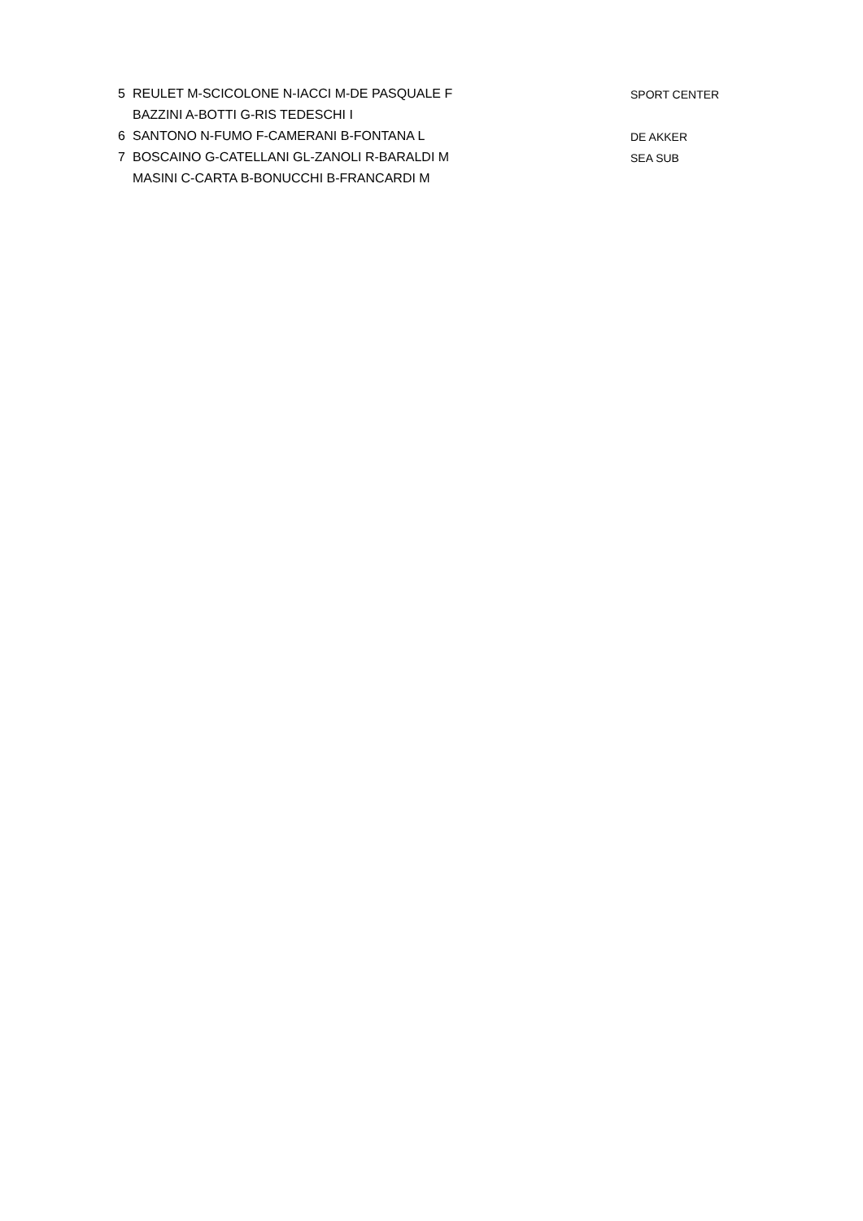| 5 | REULET M-SCICOLONE N-IACCI M-DE PASQUALE F | SPORT CENTER |
| | BAZZINI A-BOTTI G-RIS TEDESCHI I | |
| 6 | SANTONO N-FUMO F-CAMERANI B-FONTANA L | DE AKKER |
| 7 | BOSCAINO G-CATELLANI GL-ZANOLI R-BARALDI M | SEA SUB |
| | MASINI C-CARTA B-BONUCCHI B-FRANCARDI M | |